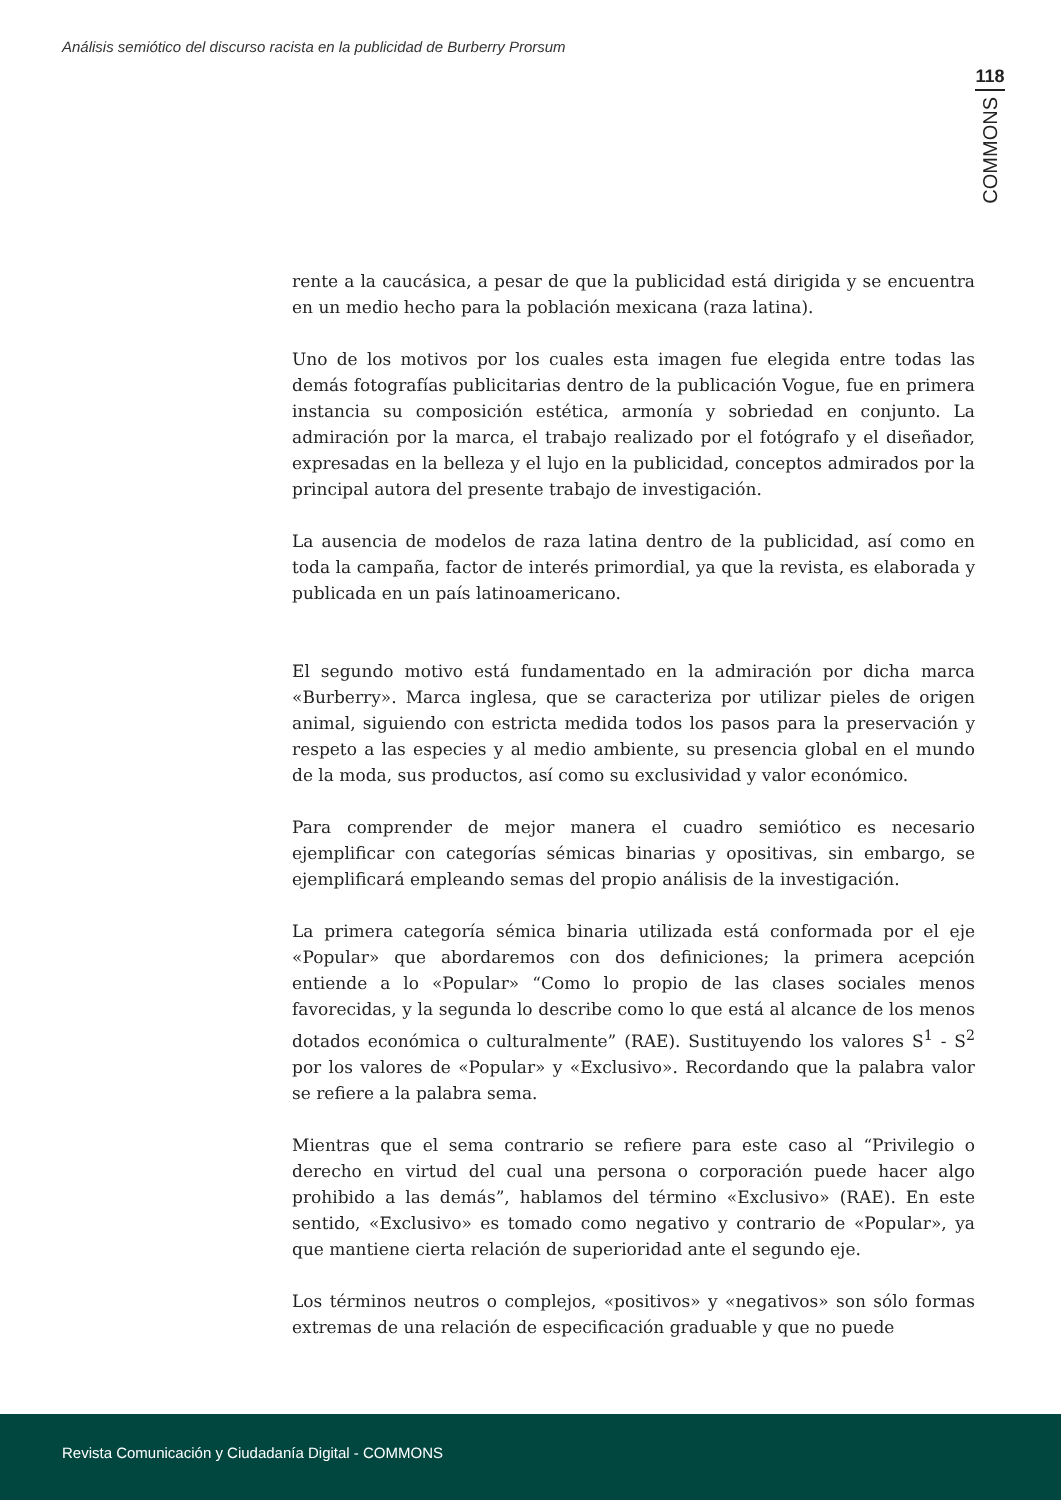Análisis semiótico del discurso racista en la publicidad de Burberry Prorsum
118
COMMONS
rente a la caucásica, a pesar de que la publicidad está dirigida y se encuentra en un medio hecho para la población mexicana (raza latina).
Uno de los motivos por los cuales esta imagen fue elegida entre todas las demás fotografías publicitarias dentro de la publicación Vogue, fue en primera instancia su composición estética, armonía y sobriedad en conjunto. La admiración por la marca, el trabajo realizado por el fotógrafo y el diseñador, expresadas en la belleza y el lujo en la publicidad, conceptos admirados por la principal autora del presente trabajo de investigación.
La ausencia de modelos de raza latina dentro de la publicidad, así como en toda la campaña, factor de interés primordial, ya que la revista, es elaborada y publicada en un país latinoamericano.
El segundo motivo está fundamentado en la admiración por dicha marca «Burberry». Marca inglesa, que se caracteriza por utilizar pieles de origen animal, siguiendo con estricta medida todos los pasos para la preservación y respeto a las especies y al medio ambiente, su presencia global en el mundo de la moda, sus productos, así como su exclusividad y valor económico.
Para comprender de mejor manera el cuadro semiótico es necesario ejemplificar con categorías sémicas binarias y opositivas, sin embargo, se ejemplificará empleando semas del propio análisis de la investigación.
La primera categoría sémica binaria utilizada está conformada por el eje «Popular» que abordaremos con dos definiciones; la primera acepción entiende a lo «Popular» “Como lo propio de las clases sociales menos favorecidas, y la segunda lo describe como lo que está al alcance de los menos dotados económica o culturalmente” (RAE). Sustituyendo los valores S<sup>1</sup> - S<sup>2</sup> por los valores de «Popular» y «Exclusivo». Recordando que la palabra valor se refiere a la palabra sema.
Mientras que el sema contrario se refiere para este caso al “Privilegio o derecho en virtud del cual una persona o corporación puede hacer algo prohibido a las demás”, hablamos del término «Exclusivo» (RAE). En este sentido, «Exclusivo» es tomado como negativo y contrario de «Popular», ya que mantiene cierta relación de superioridad ante el segundo eje.
Los términos neutros o complejos, «positivos» y «negativos» son sólo formas extremas de una relación de especificación graduable y que no puede
Revista Comunicación y Ciudadanía Digital - COMMONS